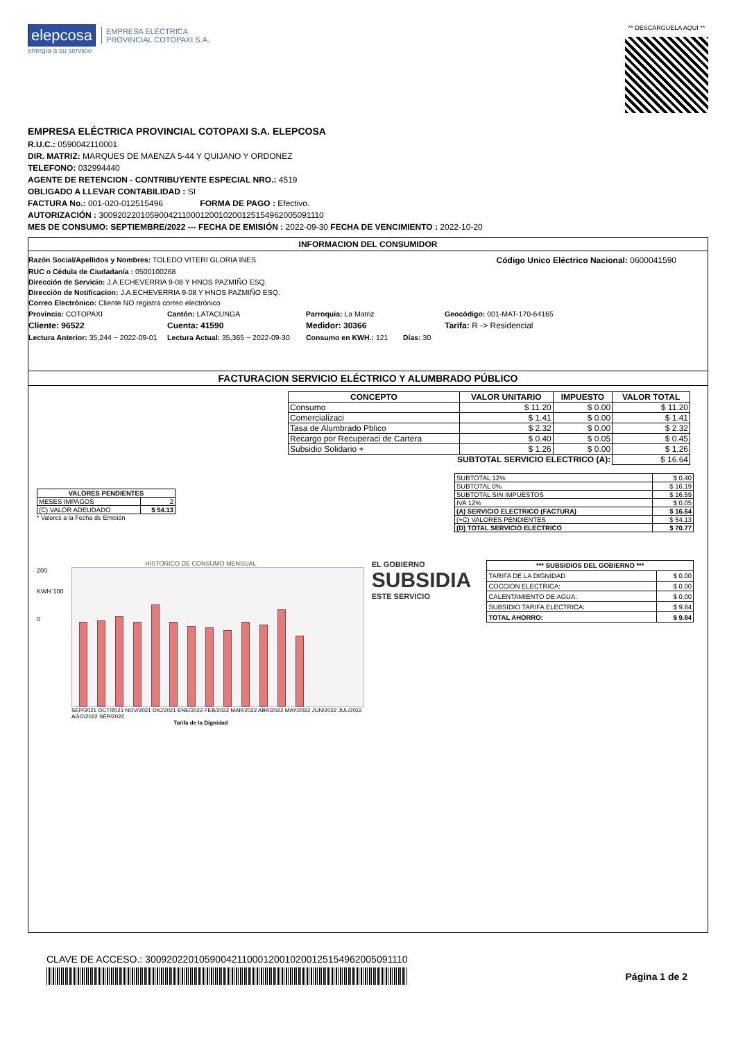elepcosa EMPRESA ELÉCTRICA
PROVINCIAL COTOPAXI S.A.
energía a su servicio
** DESCARGUELA AQUI **
EMPRESA ELÉCTRICA PROVINCIAL COTOPAXI S.A. ELEPCOSA
R.U.C.: 0590042110001
DIR. MATRIZ: MARQUES DE MAENZA 5-44 Y QUIJANO Y ORDONEZ
TELEFONO: 032994440
AGENTE DE RETENCION - CONTRIBUYENTE ESPECIAL NRO.: 4519
OBLIGADO A LLEVAR CONTABILIDAD : SI
FACTURA No.: 001-020-012515496 FORMA DE PAGO : Efectivo.
AUTORIZACIÓN : 3009202201059004211000120010200125154962005091110
MES DE CONSUMO: SEPTIEMBRE/2022 --- FECHA DE EMISIÓN : 2022-09-30 FECHA DE VENCIMIENTO : 2022-10-20
INFORMACION DEL CONSUMIDOR
Razón Social/Apellidos y Nombres: TOLEDO VITERI GLORIA INES Código Unico Eléctrico Nacional: 0600041590
RUC o Cédula de Ciudadanía : 0500100268
Dirección de Servicio: J.A.ECHEVERRIA 9-08 Y HNOS PAZMIÑO ESQ.
Dirección de Notificacion: J.A.ECHEVERRIA 9-08 Y HNOS PAZMIÑO ESQ.
Correo Electrónico: Cliente NO registra correo electrónico
Provincia: COTOPAXI Cantón: LATACUNGA Parroquia: La Matriz Geocódigo: 001-MAT-170-64165
Cliente: 96522 Cuenta: 41590 Medidor: 30366 Tarifa: R -> Residencial
Lectura Anterior: 35,244 ~ 2022-09-01
Lectura Actual: 35,365 ~ 2022-09-30
Consumo en KWH.: 121 Días: 30
FACTURACION SERVICIO ELÉCTRICO Y ALUMBRADO PÚBLICO
| VALORES PENDIENTES | |
| --- | --- |
| MESES IMPAGOS | 2 |
| (C) VALOR ADEUDADO | $ 54.13 |
* Valores a la Fecha de Emisión
| CONCEPTO | VALOR UNITARIO | IMPUESTO | VALOR TOTAL |
| --- | --- | --- | --- |
| Consumo | $ 11.20 | $ 0.00 | $ 11.20 |
| Comercializaci | $ 1.41 | $ 0.00 | $ 1.41 |
| Tasa de Alumbrado Pblico | $ 2.32 | $ 0.00 | $ 2.32 |
| Recargo por Recuperaci de Cartera | $ 0.40 | $ 0.05 | $ 0.45 |
| Subsidio Solidario + | $ 1.26 | $ 0.00 | $ 1.26 |
| SUBTOTAL SERVICIO ELECTRICO (A): | | | $ 16.64 |
| SUBTOTAL 12% | $ 0.40 |
| SUBTOTAL 0% | $ 16.19 |
| SUBTOTAL SIN IMPUESTOS | $ 16.59 |
| IVA 12% | $ 0.05 |
| (A) SERVICIO ELECTRICO (FACTURA) | $ 16.64 |
| (+C) VALORES PENDIENTES | $ 54.13 |
| (D) TOTAL SERVICIO ELECTRICO | $ 70.77 |
HISTORICO DE CONSUMO MENSUAL
200
KWH 100
0
SEP/2021 OCT/2021 NOV/2021 DIC/2021 ENE/2022 FEB/2022 MAR/2022 ABR/2022 MAY/2022 JUN/2022 JUL/2022 AGO/2022 SEP/2022
Tarifa de la Dignidad
EL GOBIERNO
SUBSIDIA
ESTE SERVICIO
| *** SUBSIDIOS DEL GOBIERNO *** | |
| --- | --- |
| TARIFA DE LA DIGNIDAD | $ 0.00 |
| COCCION ELECTRICA: | $ 0.00 |
| CALENTAMIENTO DE AGUA: | $ 0.00 |
| SUBSIDIO TARIFA ELECTRICA: | $ 9.84 |
| TOTAL AHORRO: | $ 9.84 |
CLAVE DE ACCESO.: 3009202201059004211000120010200125154962005091110
Página 1 de 2